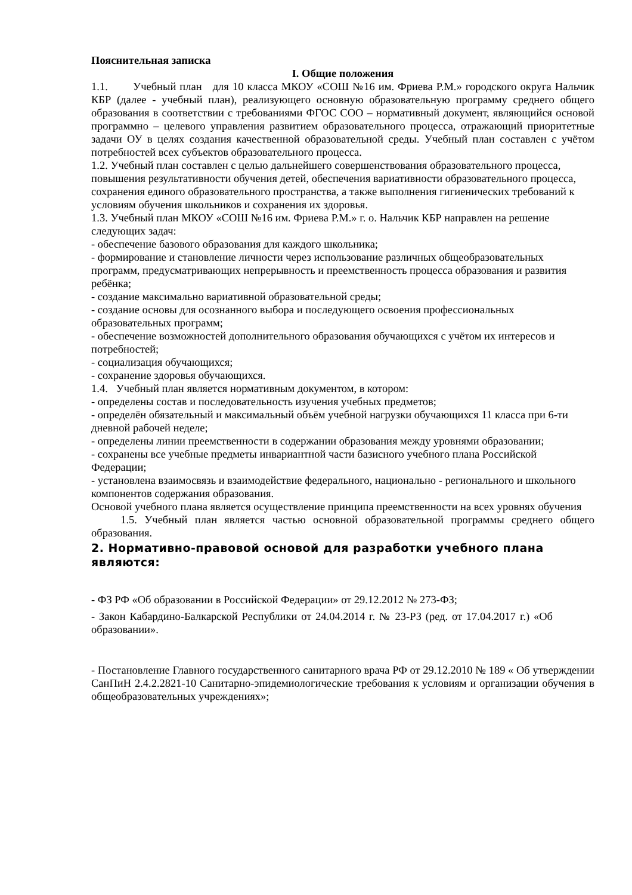Пояснительная записка
I. Общие положения
1.1. Учебный план для 10 класса МКОУ «СОШ №16 им. Фриева Р.М.» городского округа Нальчик КБР (далее - учебный план), реализующего основную образовательную программу среднего общего образования в соответствии с требованиями ФГОС СОО – нормативный документ, являющийся основой программно – целевого управления развитием образовательного процесса, отражающий приоритетные задачи ОУ в целях создания качественной образовательной среды. Учебный план составлен с учётом потребностей всех субъектов образовательного процесса.
1.2. Учебный план составлен с целью дальнейшего совершенствования образовательного процесса, повышения результативности обучения детей, обеспечения вариативности образовательного процесса, сохранения единого образовательного пространства, а также выполнения гигиенических требований к условиям обучения школьников и сохранения их здоровья.
1.3. Учебный план МКОУ «СОШ №16 им. Фриева Р.М.» г. о. Нальчик КБР направлен на решение следующих задач:
- обеспечение базового образования для каждого школьника;
- формирование и становление личности через использование различных общеобразовательных программ, предусматривающих непрерывность и преемственность процесса образования и развития ребёнка;
- создание максимально вариативной образовательной среды;
- создание основы для осознанного выбора и последующего освоения профессиональных образовательных программ;
- обеспечение возможностей дополнительного образования обучающихся с учётом их интересов и потребностей;
- социализация обучающихся;
- сохранение здоровья обучающихся.
1.4. Учебный план является нормативным документом, в котором:
- определены состав и последовательность изучения учебных предметов;
- определён обязательный и максимальный объём учебной нагрузки обучающихся 11 класса при 6-ти дневной рабочей неделе;
- определены линии преемственности в содержании образования между уровнями образовании;
- сохранены все учебные предметы инвариантной части базисного учебного плана Российской Федерации;
- установлена взаимосвязь и взаимодействие федерального, национально - регионального и школьного компонентов содержания образования.
Основой учебного плана является осуществление принципа преемственности на всех уровнях обучения
1.5. Учебный план является частью основной образовательной программы среднего общего образования.
2. Нормативно-правовой основой для разработки учебного плана являются:
- ФЗ РФ «Об образовании в Российской Федерации» от 29.12.2012 № 273-ФЗ;
- Закон Кабардино-Балкарской Республики от 24.04.2014 г. № 23-РЗ (ред. от 17.04.2017 г.) «Об образовании».
- Постановление Главного государственного санитарного врача РФ от 29.12.2010 № 189 « Об утверждении СанПиН 2.4.2.2821-10 Санитарно-эпидемиологические требования к условиям и организации обучения в общеобразовательных учреждениях»;